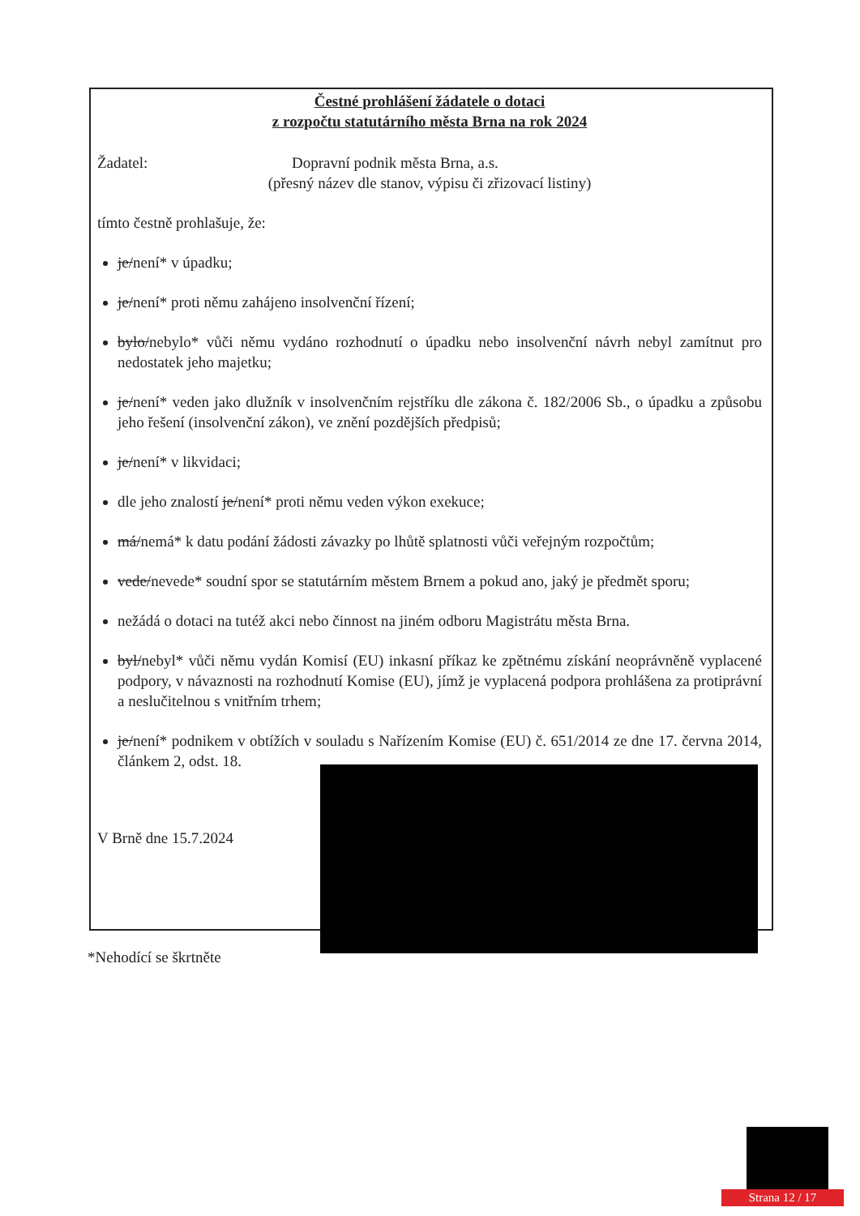Čestné prohlášení žádatele o dotaci
z rozpočtu statutárního města Brna na rok 2024
Žadatel: Dopravní podnik města Brna, a.s.
(přesný název dle stanov, výpisu či zřizovací listiny)
tímto čestně prohlašuje, že:
je/není* v úpadku;
je/není* proti němu zahájeno insolvenční řízení;
bylo/nebylo* vůči němu vydáno rozhodnutí o úpadku nebo insolvenční návrh nebyl zamítnut pro nedostatek jeho majetku;
je/není* veden jako dlužník v insolvenčním rejstříku dle zákona č. 182/2006 Sb., o úpadku a způsobu jeho řešení (insolvenční zákon), ve znění pozdějších předpisů;
je/není* v likvidaci;
dle jeho znalostí je/není* proti němu veden výkon exekuce;
má/nemá* k datu podání žádosti závazky po lhůtě splatnosti vůči veřejným rozpočtům;
vede/nevede* soudní spor se statutárním městem Brnem a pokud ano, jaký je předmět sporu;
nežádá o dotaci na tutéž akci nebo činnost na jiném odboru Magistrátu města Brna.
byl/nebyl* vůči němu vydán Komisí (EU) inkasní příkaz ke zpětnému získání neoprávněně vyplacené podpory, v návaznosti na rozhodnutí Komise (EU), jímž je vyplacená podpora prohlášena za protiprávní a neslučitelnou s vnitřním trhem;
je/není* podnikem v obtížích v souladu s Nařízením Komise (EU) č. 651/2014 ze dne 17. června 2014, článkem 2, odst. 18.
V Brně dne 15.7.2024
*Nehodící se škrtněte
Strana 12 / 17